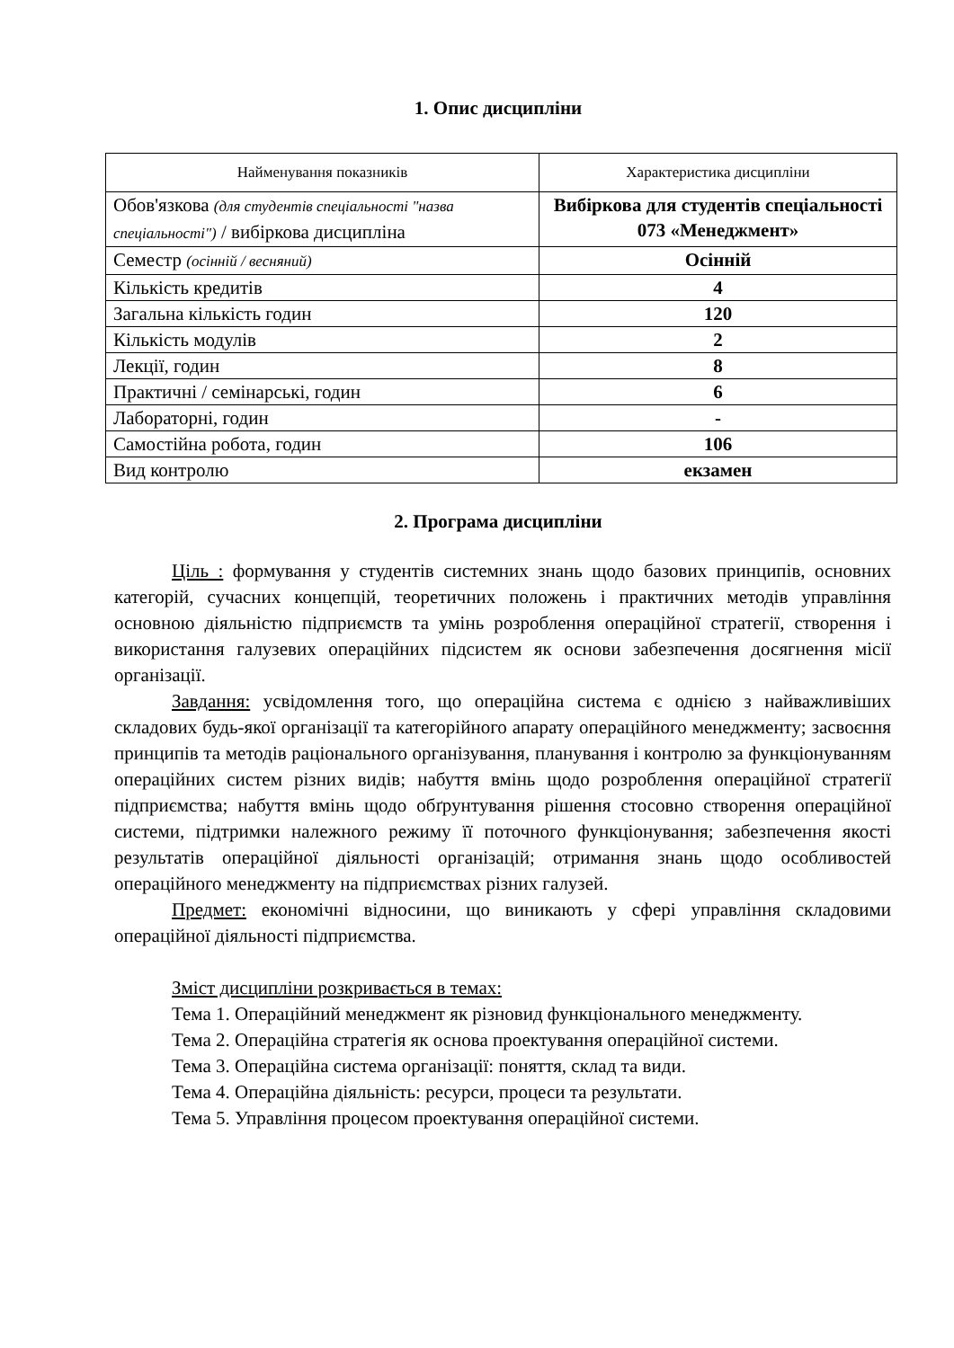1. Опис дисципліни
| Найменування показників | Характеристика дисципліни |
| --- | --- |
| Обов'язкова (для студентів спеціальності "назва спеціальності") / вибіркова дисципліна | Вибіркова для студентів спеціальності 073 «Менеджмент» |
| Семестр (осінній / весняний) | Осінній |
| Кількість кредитів | 4 |
| Загальна кількість годин | 120 |
| Кількість модулів | 2 |
| Лекції, годин | 8 |
| Практичні / семінарські, годин | 6 |
| Лабораторні, годин | - |
| Самостійна робота, годин | 106 |
| Вид контролю | екзамен |
2. Програма дисципліни
Ціль : формування у студентів системних знань щодо базових принципів, основних категорій, сучасних концепцій, теоретичних положень і практичних методів управління основною діяльністю підприємств та умінь розроблення операційної стратегії, створення і використання галузевих операційних підсистем як основи забезпечення досягнення місії організації.
Завдання: усвідомлення того, що операційна система є однією з найважливіших складових будь-якої організації та категорійного апарату операційного менеджменту; засвоєння принципів та методів раціонального організування, планування і контролю за функціонуванням операційних систем різних видів; набуття вмінь щодо розроблення операційної стратегії підприємства; набуття вмінь щодо обґрунтування рішення стосовно створення операційної системи, підтримки належного режиму її поточного функціонування; забезпечення якості результатів операційної діяльності організацій; отримання знань щодо особливостей операційного менеджменту на підприємствах різних галузей.
Предмет: економічні відносини, що виникають у сфері управління складовими операційної діяльності підприємства.
Зміст дисципліни розкривається в темах:
Тема 1. Операційний менеджмент як різновид функціонального менеджменту.
Тема 2. Операційна стратегія як основа проектування операційної системи.
Тема 3. Операційна система організації: поняття, склад та види.
Тема 4. Операційна діяльність: ресурси, процеси та результати.
Тема 5. Управління процесом проектування операційної системи.